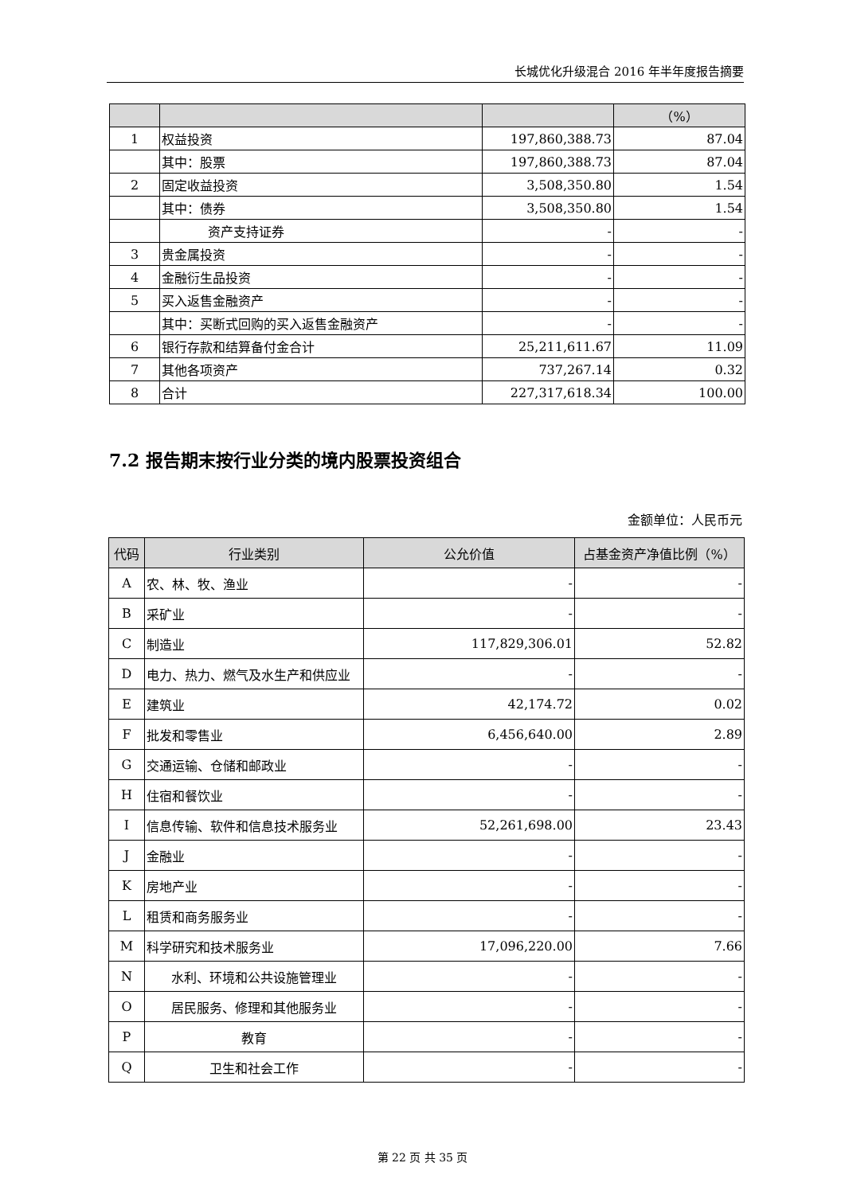长城优化升级混合 2016 年半年度报告摘要
| | | | （%） |
| --- | --- | --- | --- |
| 1 | 权益投资 | 197,860,388.73 | 87.04 |
| | 其中：股票 | 197,860,388.73 | 87.04 |
| 2 | 固定收益投资 | 3,508,350.80 | 1.54 |
| | 其中：债券 | 3,508,350.80 | 1.54 |
| | 资产支持证券 | - | - |
| 3 | 贵金属投资 | - | - |
| 4 | 金融衍生品投资 | - | - |
| 5 | 买入返售金融资产 | - | - |
| | 其中：买断式回购的买入返售金融资产 | - | - |
| 6 | 银行存款和结算备付金合计 | 25,211,611.67 | 11.09 |
| 7 | 其他各项资产 | 737,267.14 | 0.32 |
| 8 | 合计 | 227,317,618.34 | 100.00 |
7.2 报告期末按行业分类的境内股票投资组合
金额单位：人民币元
| 代码 | 行业类别 | 公允价值 | 占基金资产净值比例（%） |
| --- | --- | --- | --- |
| A | 农、林、牧、渔业 | - | - |
| B | 采矿业 | - | - |
| C | 制造业 | 117,829,306.01 | 52.82 |
| D | 电力、热力、燃气及水生产和供应业 | - | - |
| E | 建筑业 | 42,174.72 | 0.02 |
| F | 批发和零售业 | 6,456,640.00 | 2.89 |
| G | 交通运输、仓储和邮政业 | - | - |
| H | 住宿和餐饮业 | - | - |
| I | 信息传输、软件和信息技术服务业 | 52,261,698.00 | 23.43 |
| J | 金融业 | - | - |
| K | 房地产业 | - | - |
| L | 租赁和商务服务业 | - | - |
| M | 科学研究和技术服务业 | 17,096,220.00 | 7.66 |
| N | 水利、环境和公共设施管理业 | - | - |
| O | 居民服务、修理和其他服务业 | - | - |
| P | 教育 | - | - |
| Q | 卫生和社会工作 | - | - |
第 22 页 共 35 页